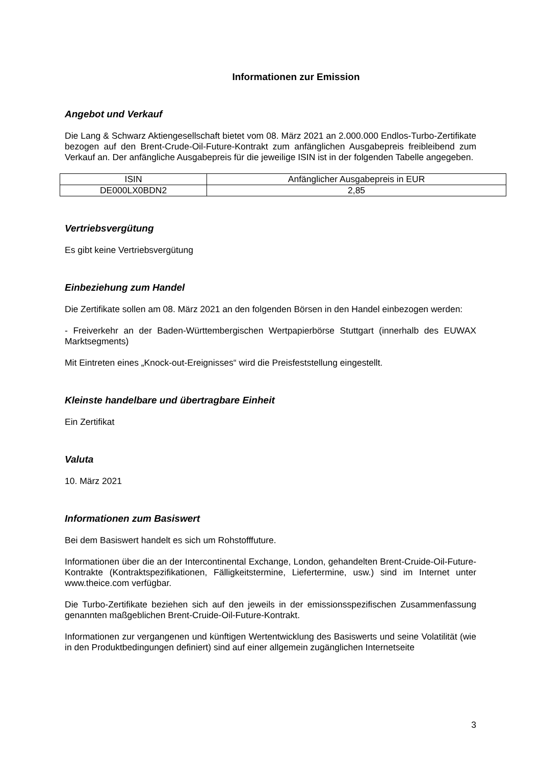Informationen zur Emission
Angebot und Verkauf
Die Lang & Schwarz Aktiengesellschaft bietet vom 08. März 2021 an 2.000.000 Endlos-Turbo-Zertifikate bezogen auf den Brent-Crude-Oil-Future-Kontrakt zum anfänglichen Ausgabepreis freibleibend zum Verkauf an. Der anfängliche Ausgabepreis für die jeweilige ISIN ist in der folgenden Tabelle angegeben.
| ISIN | Anfänglicher Ausgabepreis in EUR |
| --- | --- |
| DE000LX0BDN2 | 2,85 |
Vertriebsvergütung
Es gibt keine Vertriebsvergütung
Einbeziehung zum Handel
Die Zertifikate sollen am 08. März 2021 an den folgenden Börsen in den Handel einbezogen werden:
- Freiverkehr an der Baden-Württembergischen Wertpapierbörse Stuttgart (innerhalb des EUWAX Marktsegments)
Mit Eintreten eines „Knock-out-Ereignisses“ wird die Preisfeststellung eingestellt.
Kleinste handelbare und übertragbare Einheit
Ein Zertifikat
Valuta
10. März 2021
Informationen zum Basiswert
Bei dem Basiswert handelt es sich um Rohstofffuture.
Informationen über die an der Intercontinental Exchange, London, gehandelten Brent-Cruide-Oil-Future-Kontrakte (Kontraktspezifikationen, Fälligkeitstermine, Liefertermine, usw.) sind im Internet unter www.theice.com verfügbar.
Die Turbo-Zertifikate beziehen sich auf den jeweils in der emissionsspezifischen Zusammenfassung genannten maßgeblichen Brent-Cruide-Oil-Future-Kontrakt.
Informationen zur vergangenen und künftigen Wertentwicklung des Basiswerts und seine Volatilität (wie in den Produktbedingungen definiert) sind auf einer allgemein zugänglichen Internetseite
3